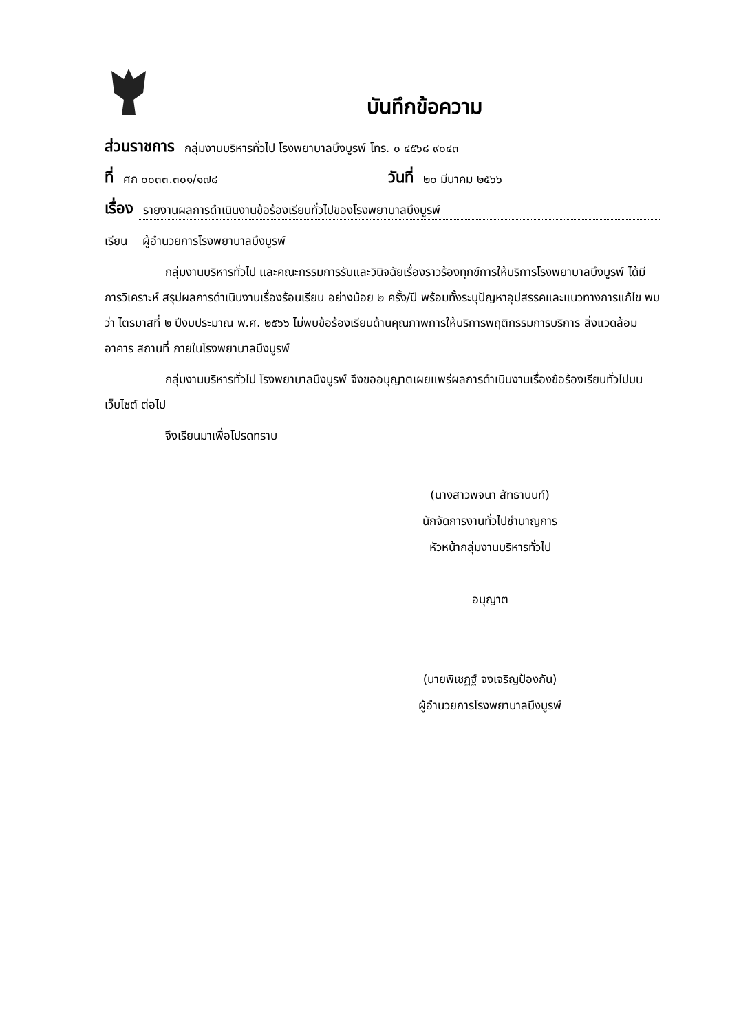บันทึกข้อความ
ส่วนราชการ กลุ่มงานบริหารทั่วไป โรงพยาบาลบึงบูรพ์ โทร. ๐ ๔๕๖๘ ๙๐๔๓
ที่ ศก ๐๐๓๓.๓๐๑/๑๗๘ วันที่ ๒๐ มีนาคม ๒๕๖๖
เรื่อง รายงานผลการดำเนินงานข้อร้องเรียนทั่วไปของโรงพยาบาลบึงบูรพ์
เรียน ผู้อำนวยการโรงพยาบาลบึงบูรพ์
กลุ่มงานบริหารทั่วไป และคณะกรรมการรับและวินิจฉัยเรื่องราวร้องทุกข์การให้บริการโรงพยาบาลบึงบูรพ์ ได้มีการวิเคราะห์ สรุปผลการดำเนินงานเรื่องร้อนเรียน อย่างน้อย ๒ ครั้ง/ปี พร้อมทั้งระบุปัญหาอุปสรรคและแนวทางการแก้ไข พบว่า ไตรมาสที่ ๒ ปีงบประมาณ พ.ศ. ๒๕๖๖ ไม่พบข้อร้องเรียนด้านคุณภาพการให้บริการพฤติกรรมการบริการ สิ่งแวดล้อม อาคาร สถานที่ ภายในโรงพยาบาลบึงบูรพ์
กลุ่มงานบริหารทั่วไป โรงพยาบาลบึงบูรพ์ จึงขออนุญาตเผยแพร่ผลการดำเนินงานเรื่องข้อร้องเรียนทั่วไปบนเว็บไซต์ ต่อไป
จึงเรียนมาเพื่อโปรดทราบ
(นางสาวพจนา สัทธานนท์)
นักจัดการงานทั่วไปชำนาญการ
หัวหน้ากลุ่มงานบริหารทั่วไป
อนุญาต
(นายพิเชฏฐ์ จงเจริญป้องกัน)
ผู้อำนวยการโรงพยาบาลบึงบูรพ์